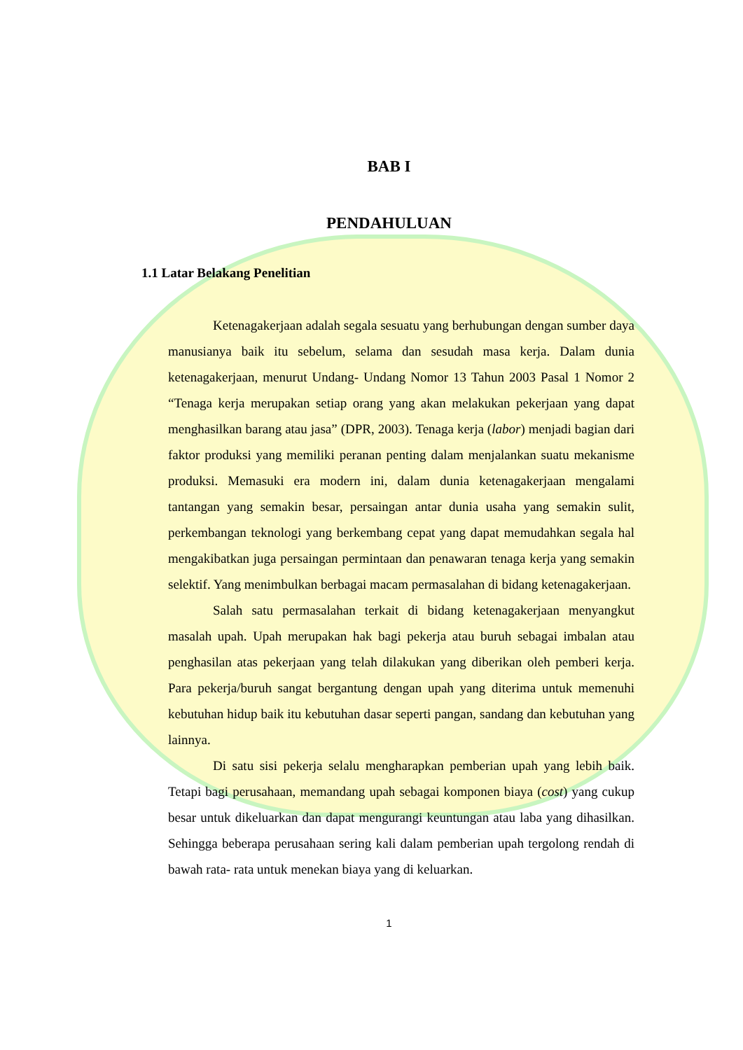BAB I
PENDAHULUAN
1.1 Latar Belakang Penelitian
Ketenagakerjaan adalah segala sesuatu yang berhubungan dengan sumber daya manusianya baik itu sebelum, selama dan sesudah masa kerja. Dalam dunia ketenagakerjaan, menurut Undang- Undang Nomor 13 Tahun 2003 Pasal 1 Nomor 2 “Tenaga kerja merupakan setiap orang yang akan melakukan pekerjaan yang dapat menghasilkan barang atau jasa” (DPR, 2003). Tenaga kerja (labor) menjadi bagian dari faktor produksi yang memiliki peranan penting dalam menjalankan suatu mekanisme produksi. Memasuki era modern ini, dalam dunia ketenagakerjaan mengalami tantangan yang semakin besar, persaingan antar dunia usaha yang semakin sulit, perkembangan teknologi yang berkembang cepat yang dapat memudahkan segala hal mengakibatkan juga persaingan permintaan dan penawaran tenaga kerja yang semakin selektif. Yang menimbulkan berbagai macam permasalahan di bidang ketenagakerjaan.
Salah satu permasalahan terkait di bidang ketenagakerjaan menyangkut masalah upah. Upah merupakan hak bagi pekerja atau buruh sebagai imbalan atau penghasilan atas pekerjaan yang telah dilakukan yang diberikan oleh pemberi kerja. Para pekerja/buruh sangat bergantung dengan upah yang diterima untuk memenuhi kebutuhan hidup baik itu kebutuhan dasar seperti pangan, sandang dan kebutuhan yang lainnya.
Di satu sisi pekerja selalu mengharapkan pemberian upah yang lebih baik. Tetapi bagi perusahaan, memandang upah sebagai komponen biaya (cost) yang cukup besar untuk dikeluarkan dan dapat mengurangi keuntungan atau laba yang dihasilkan. Sehingga beberapa perusahaan sering kali dalam pemberian upah tergolong rendah di bawah rata- rata untuk menekan biaya yang di keluarkan.
1